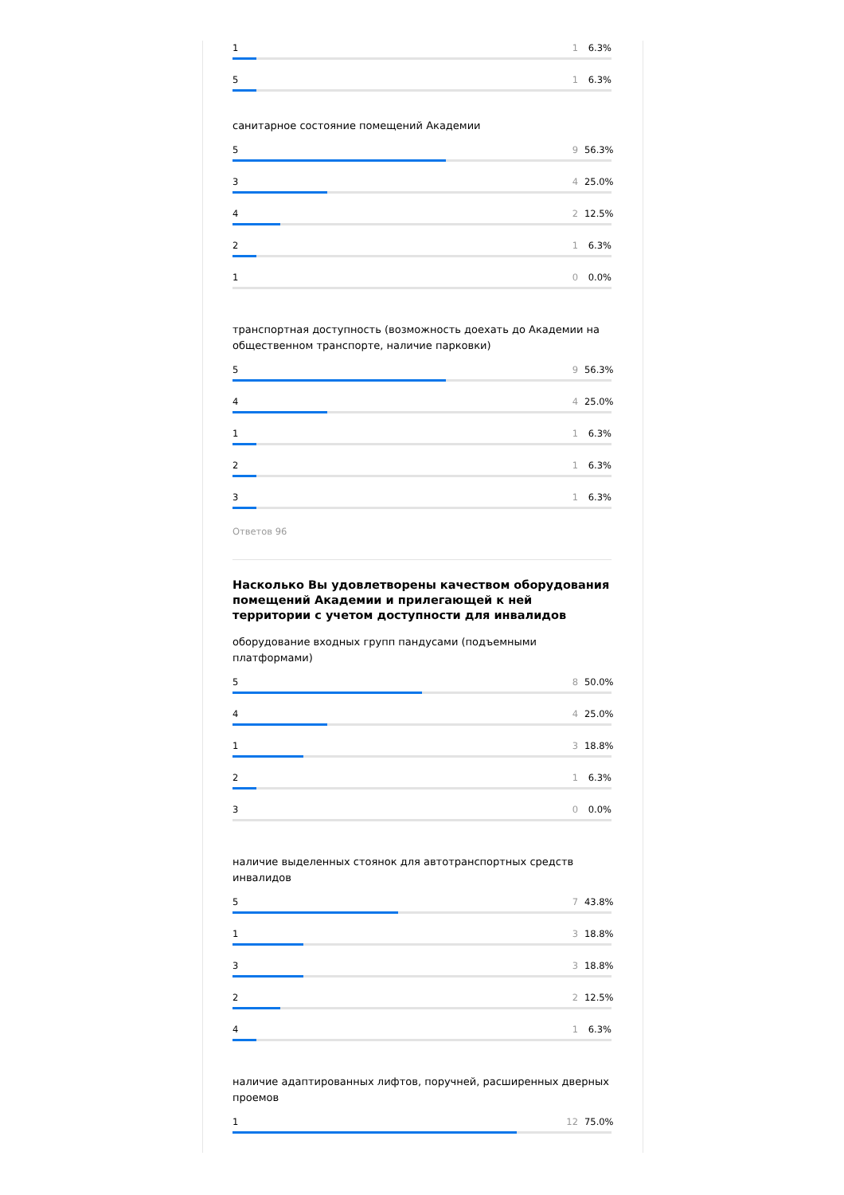1 1 6.3%
5 1 6.3%
санитарное состояние помещений Академии
5 9 56.3%
3 4 25.0%
4 2 12.5%
2 1 6.3%
1 0 0.0%
транспортная доступность (возможность доехать до Академии на общественном транспорте, наличие парковки)
5 9 56.3%
4 4 25.0%
1 1 6.3%
2 1 6.3%
3 1 6.3%
Ответов 96
Насколько Вы удовлетворены качеством оборудования помещений Академии и прилегающей к ней территории с учетом доступности для инвалидов
оборудование входных групп пандусами (подъемными платформами)
5 8 50.0%
4 4 25.0%
1 3 18.8%
2 1 6.3%
3 0 0.0%
наличие выделенных стоянок для автотранспортных средств инвалидов
5 7 43.8%
1 3 18.8%
3 3 18.8%
2 2 12.5%
4 1 6.3%
наличие адаптированных лифтов, поручней, расширенных дверных проемов
1 12 75.0%